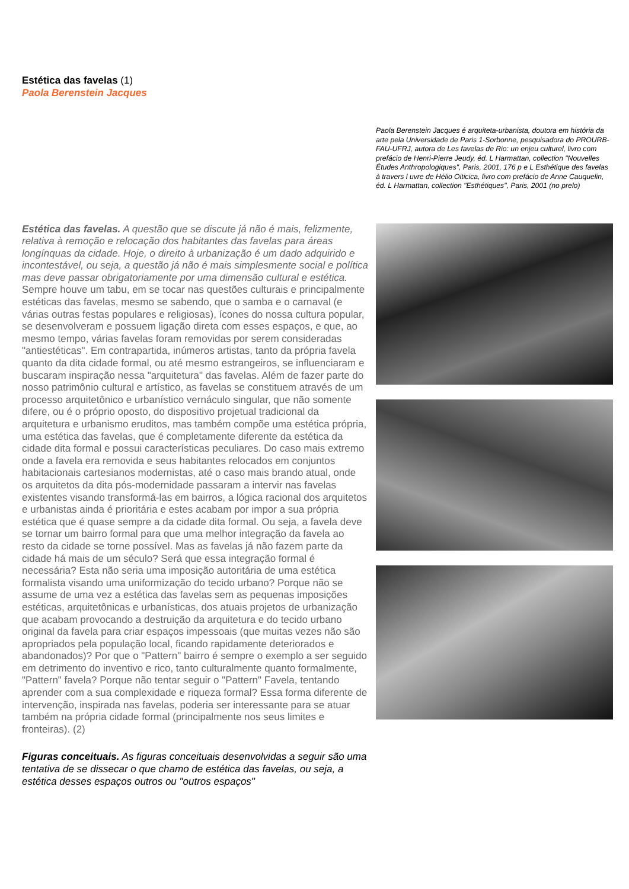Estética das favelas (1)
Paola Berenstein Jacques
Paola Berenstein Jacques é arquiteta-urbanista, doutora em história da arte pela Universidade de Paris 1-Sorbonne, pesquisadora do PROURB-FAU-UFRJ, autora de Les favelas de Rio: un enjeu culturel, livro com prefácio de Henri-Pierre Jeudy, éd. L Harmattan, collection "Nouvelles Études Anthropologiques", Paris, 2001, 176 p e L Esthétique des favelas à travers l uvre de Hélio Oiticica, livro com prefácio de Anne Cauquelin, éd. L Harmattan, collection "Esthétiques", Paris, 2001 (no prelo)
Estética das favelas. A questão que se discute já não é mais, felizmente, relativa à remoção e relocação dos habitantes das favelas para áreas longínquas da cidade. Hoje, o direito à urbanização é um dado adquirido e incontestável, ou seja, a questão já não é mais simplesmente social e política mas deve passar obrigatoriamente por uma dimensão cultural e estética. Sempre houve um tabu, em se tocar nas questões culturais e principalmente estéticas das favelas, mesmo se sabendo, que o samba e o carnaval (e várias outras festas populares e religiosas), ícones do nossa cultura popular, se desenvolveram e possuem ligação direta com esses espaços, e que, ao mesmo tempo, várias favelas foram removidas por serem consideradas "antiestéticas". Em contrapartida, inúmeros artistas, tanto da própria favela quanto da dita cidade formal, ou até mesmo estrangeiros, se influenciaram e buscaram inspiração nessa "arquitetura" das favelas. Além de fazer parte do nosso patrimônio cultural e artístico, as favelas se constituem através de um processo arquitetônico e urbanístico vernáculo singular, que não somente difere, ou é o próprio oposto, do dispositivo projetual tradicional da arquitetura e urbanismo eruditos, mas também compõe uma estética própria, uma estética das favelas, que é completamente diferente da estética da cidade dita formal e possui características peculiares. Do caso mais extremo onde a favela era removida e seus habitantes relocados em conjuntos habitacionais cartesianos modernistas, até o caso mais brando atual, onde os arquitetos da dita pós-modernidade passaram a intervir nas favelas existentes visando transformá-las em bairros, a lógica racional dos arquitetos e urbanistas ainda é prioritária e estes acabam por impor a sua própria estética que é quase sempre a da cidade dita formal. Ou seja, a favela deve se tornar um bairro formal para que uma melhor integração da favela ao resto da cidade se torne possível. Mas as favelas já não fazem parte da cidade há mais de um século? Será que essa integração formal é necessária? Esta não seria uma imposição autoritária de uma estética formalista visando uma uniformização do tecido urbano? Porque não se assume de uma vez a estética das favelas sem as pequenas imposições estéticas, arquitetônicas e urbanísticas, dos atuais projetos de urbanização que acabam provocando a destruição da arquitetura e do tecido urbano original da favela para criar espaços impessoais (que muitas vezes não são apropriados pela população local, ficando rapidamente deteriorados e abandonados)? Por que o "Pattern" bairro é sempre o exemplo a ser seguido em detrimento do inventivo e rico, tanto culturalmente quanto formalmente, "Pattern" favela? Porque não tentar seguir o "Pattern" Favela, tentando aprender com a sua complexidade e riqueza formal? Essa forma diferente de intervenção, inspirada nas favelas, poderia ser interessante para se atuar também na própria cidade formal (principalmente nos seus limites e fronteiras). (2)
Figuras conceituais. As figuras conceituais desenvolvidas a seguir são uma tentativa de se dissecar o que chamo de estética das favelas, ou seja, a estética desses espaços outros ou "outros espaços"